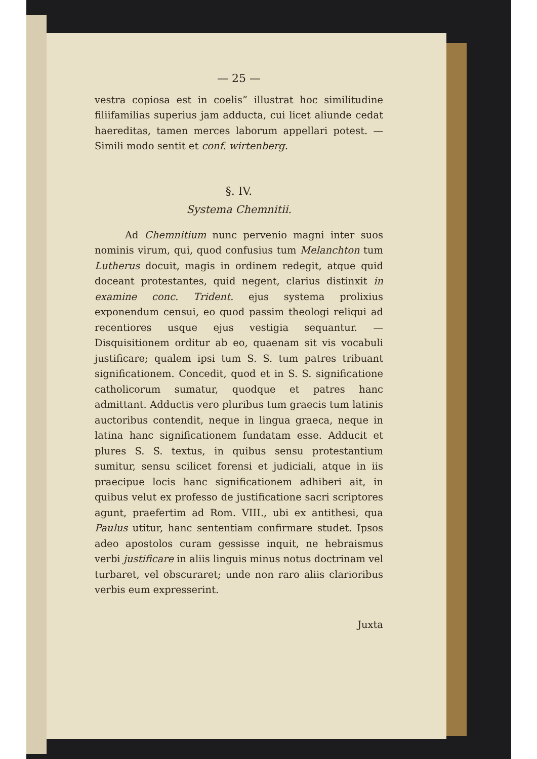— 25 —
vestra copiosa est in coelis” illustrat hoc similitudine filiifamilias superius jam adducta, cui licet aliunde cedat haereditas, tamen merces laborum appellari potest. — Simili modo sentit et conf. wirtenberg.
§. IV.
Systema Chemnitii.
Ad Chemnitium nunc pervenio magni inter suos nominis virum, qui, quod confusius tum Melanchton tum Lutherus docuit, magis in ordinem redegit, atque quid doceant protestantes, quid negent, clarius distinxit in examine conc. Trident. ejus systema prolixius exponendum censui, eo quod passim theologi reliqui ad recentiores usque ejus vestigia sequantur. — Disquisitionem orditur ab eo, quaenam sit vis vocabuli justificare; qualem ipsi tum S. S. tum patres tribuant significationem. Concedit, quod et in S. S. significatione catholicorum sumatur, quodque et patres hanc admittant. Adductis vero pluribus tum graecis tum latinis auctoribus contendit, neque in lingua graeca, neque in latina hanc significationem fundatam esse. Adducit et plures S. S. textus, in quibus sensu protestantium sumitur, sensu scilicet forensi et judiciali, atque in iis praecipue locis hanc significationem adhiberi ait, in quibus velut ex professo de justificatione sacri scriptores agunt, praefertim ad Rom. VIII., ubi ex antithesi, qua Paulus utitur, hanc sententiam confirmare studet. Ipsos adeo apostolos curam gessisse inquit, ne hebraismus verbi justificare in aliis linguis minus notus doctrinam vel turbaret, vel obscuraret; unde non raro aliis clarioribus verbis eum expresserint.
Juxta